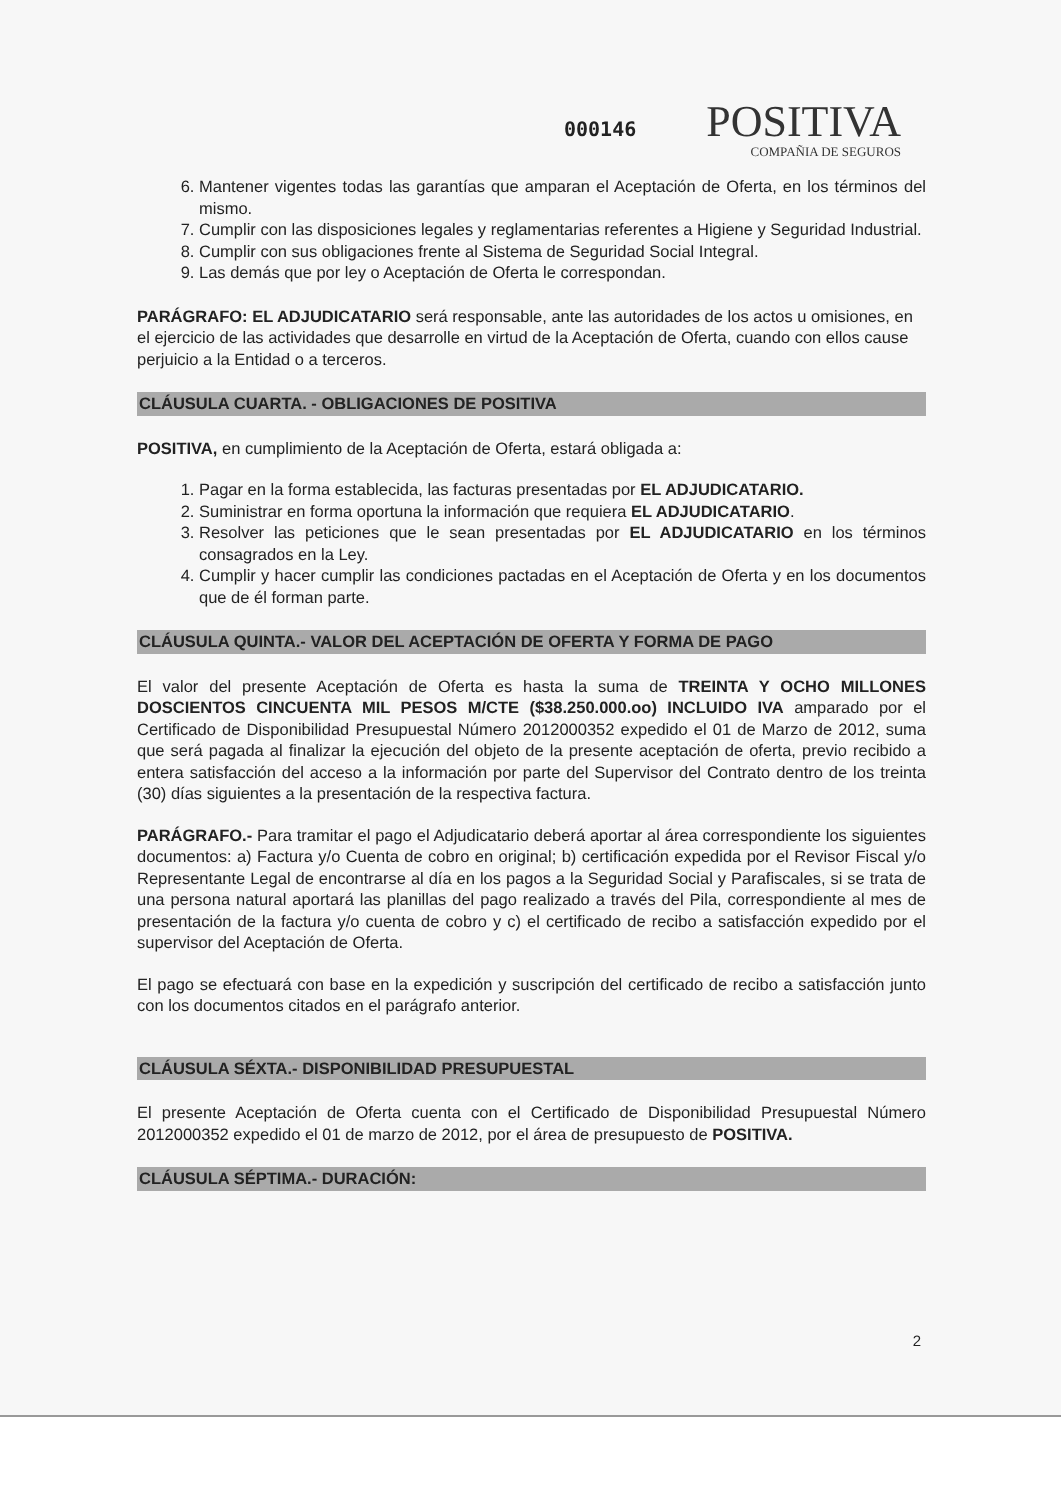000146
POSITIVA
COMPAÑIA DE SEGUROS
6. Mantener vigentes todas las garantías que amparan el Aceptación de Oferta, en los términos del mismo.
7. Cumplir con las disposiciones legales y reglamentarias referentes a Higiene y Seguridad Industrial.
8. Cumplir con sus obligaciones frente al Sistema de Seguridad Social Integral.
9. Las demás que por ley o Aceptación de Oferta le correspondan.
PARÁGRAFO: EL ADJUDICATARIO será responsable, ante las autoridades de los actos u omisiones, en el ejercicio de las actividades que desarrolle en virtud de la Aceptación de Oferta, cuando con ellos cause perjuicio a la Entidad o a terceros.
CLÁUSULA CUARTA. - OBLIGACIONES DE POSITIVA
POSITIVA, en cumplimiento de la Aceptación de Oferta, estará obligada a:
1. Pagar en la forma establecida, las facturas presentadas por EL ADJUDICATARIO.
2. Suministrar en forma oportuna la información que requiera EL ADJUDICATARIO.
3. Resolver las peticiones que le sean presentadas por EL ADJUDICATARIO en los términos consagrados en la Ley.
4. Cumplir y hacer cumplir las condiciones pactadas en el Aceptación de Oferta y en los documentos que de él forman parte.
CLÁUSULA QUINTA.- VALOR DEL ACEPTACIÓN DE OFERTA Y FORMA DE PAGO
El valor del presente Aceptación de Oferta es hasta la suma de TREINTA Y OCHO MILLONES DOSCIENTOS CINCUENTA MIL PESOS M/CTE ($38.250.000.oo) INCLUIDO IVA amparado por el Certificado de Disponibilidad Presupuestal Número 2012000352 expedido el 01 de Marzo de 2012, suma que será pagada al finalizar la ejecución del objeto de la presente aceptación de oferta, previo recibido a entera satisfacción del acceso a la información por parte del Supervisor del Contrato dentro de los treinta (30) días siguientes a la presentación de la respectiva factura.
PARÁGRAFO.- Para tramitar el pago el Adjudicatario deberá aportar al área correspondiente los siguientes documentos: a) Factura y/o Cuenta de cobro en original; b) certificación expedida por el Revisor Fiscal y/o Representante Legal de encontrarse al día en los pagos a la Seguridad Social y Parafiscales, si se trata de una persona natural aportará las planillas del pago realizado a través del Pila, correspondiente al mes de presentación de la factura y/o cuenta de cobro y c) el certificado de recibo a satisfacción expedido por el supervisor del Aceptación de Oferta.
El pago se efectuará con base en la expedición y suscripción del certificado de recibo a satisfacción junto con los documentos citados en el parágrafo anterior.
CLÁUSULA SÉXTA.- DISPONIBILIDAD PRESUPUESTAL
El presente Aceptación de Oferta cuenta con el Certificado de Disponibilidad Presupuestal Número 2012000352 expedido el 01 de marzo de 2012, por el área de presupuesto de POSITIVA.
CLÁUSULA SÉPTIMA.- DURACIÓN:
2